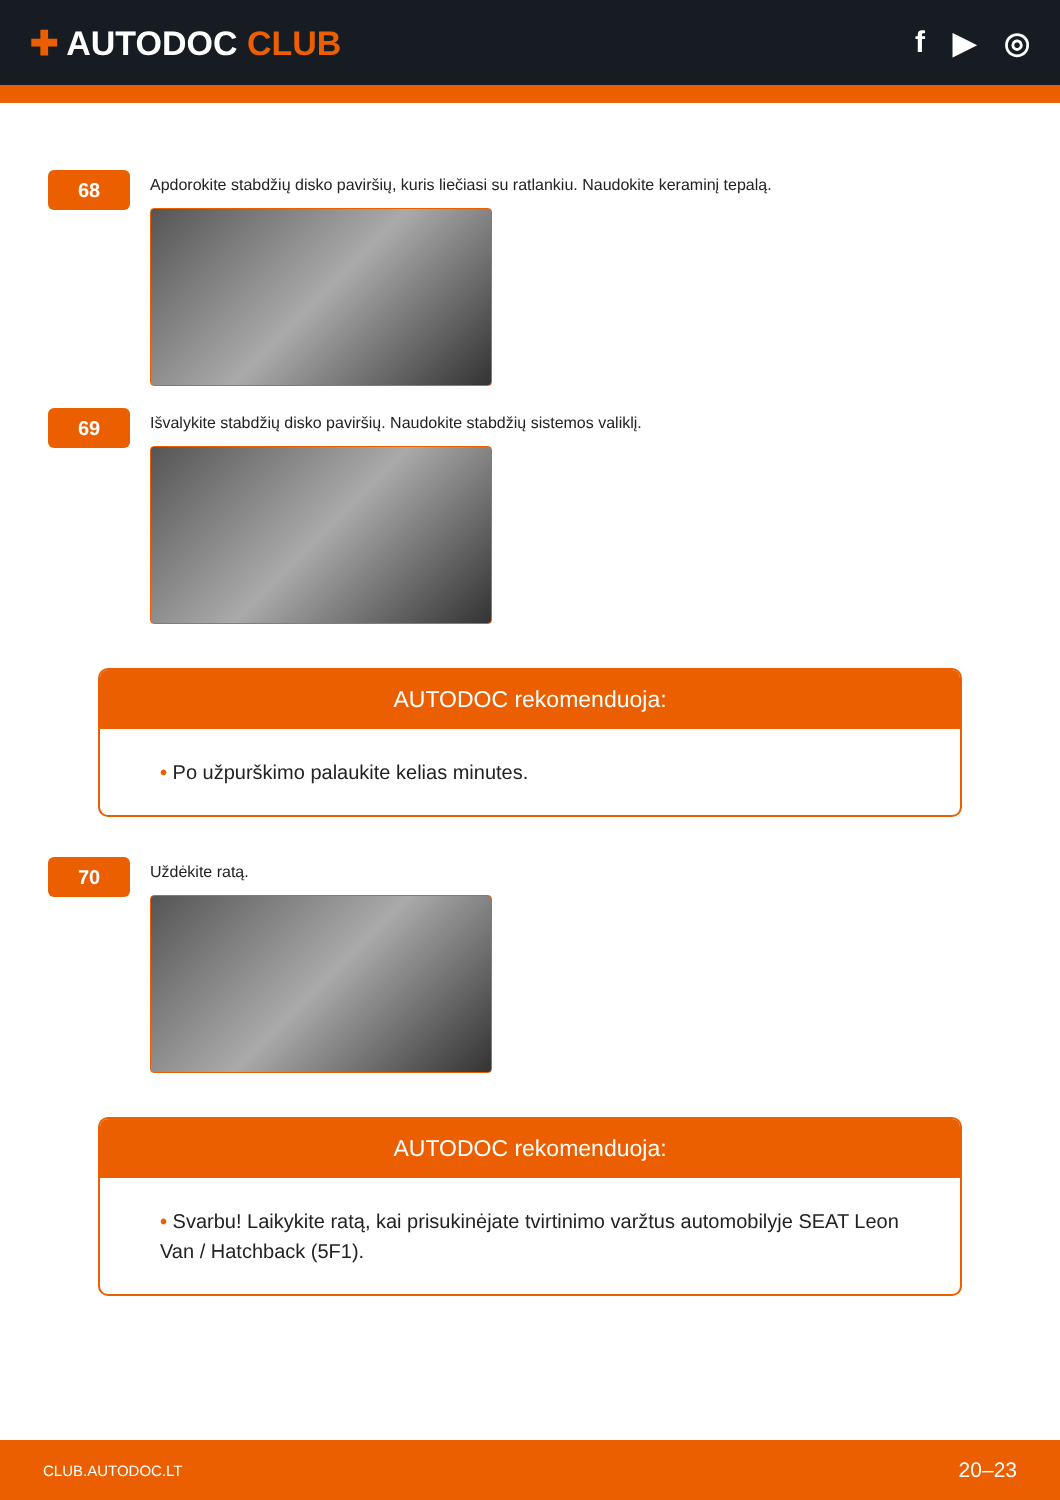✚ AUTODOC CLUB f ▶ ◎
68
Apdorokite stabdžių disko paviršių, kuris liečiasi su ratlankiu. Naudokite keraminį tepalą.
69
Išvalykite stabdžių disko paviršių. Naudokite stabdžių sistemos valiklį.
AUTODOC rekomenduoja:
• Po užpurškimo palaukite kelias minutes.
70
Uždėkite ratą.
AUTODOC rekomenduoja:
• Svarbu! Laikykite ratą, kai prisukinėjate tvirtinimo varžtus automobilyje SEAT Leon Van / Hatchback (5F1).
CLUB.AUTODOC.LT 20–23